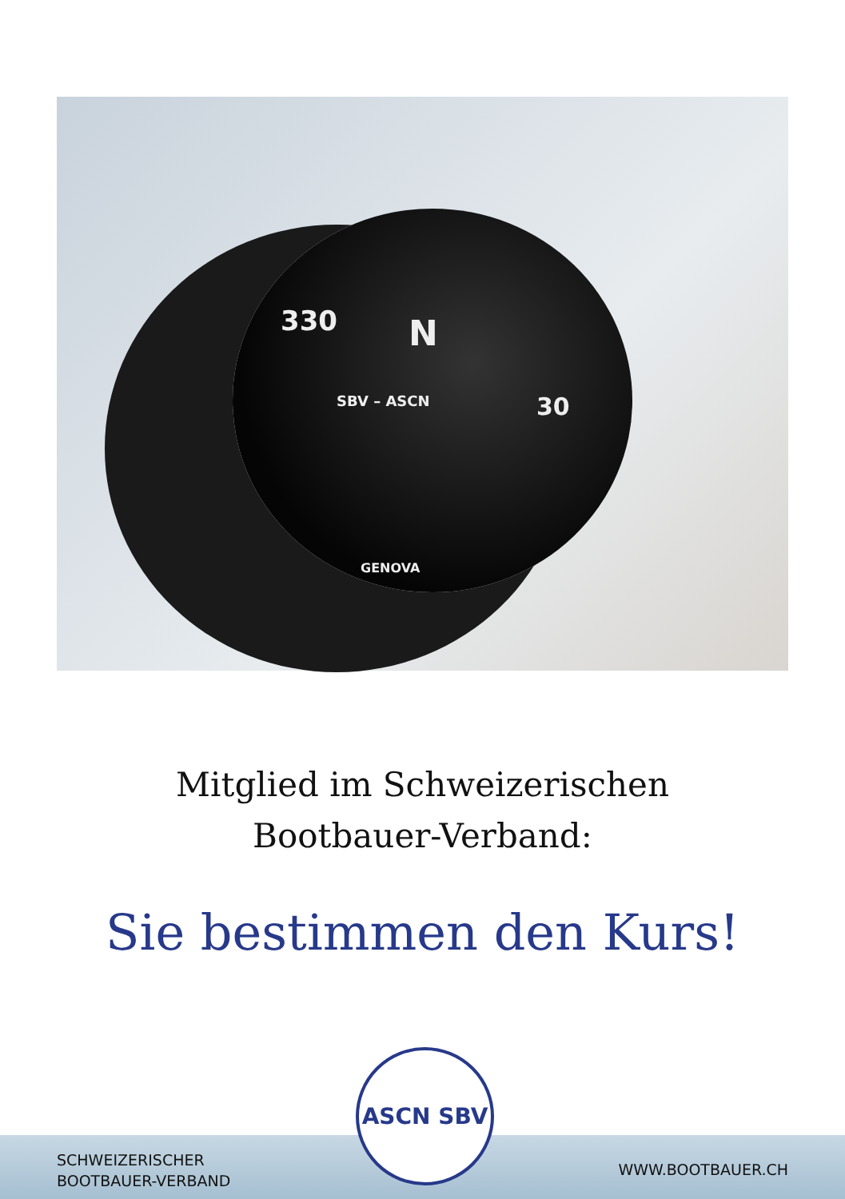330 N
30 SBV – ASCN
GENOVA
Mitglied im Schweizerischen
Bootbauer-Verband:
Sie bestimmen den Kurs!
SCHWEIZERISCHER
BOOTBAUER-VERBAND
WWW.BOOTBAUER.CH
ASCN SBV